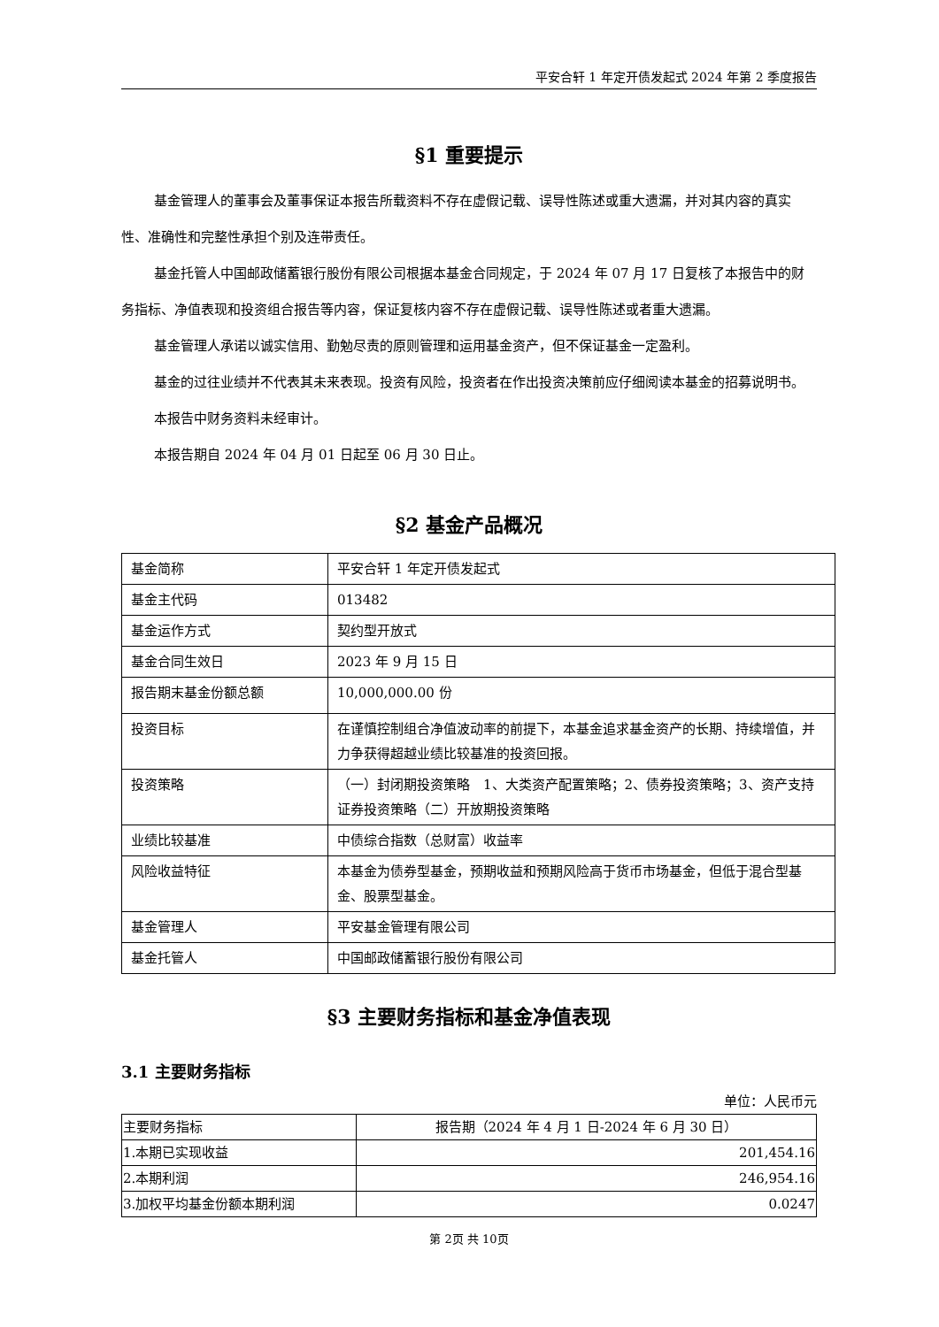平安合轩 1 年定开债发起式 2024 年第 2 季度报告
§1 重要提示
基金管理人的董事会及董事保证本报告所载资料不存在虚假记载、误导性陈述或重大遗漏，并对其内容的真实性、准确性和完整性承担个别及连带责任。
基金托管人中国邮政储蓄银行股份有限公司根据本基金合同规定，于 2024 年 07 月 17 日复核了本报告中的财务指标、净值表现和投资组合报告等内容，保证复核内容不存在虚假记载、误导性陈述或者重大遗漏。
基金管理人承诺以诚实信用、勤勉尽责的原则管理和运用基金资产，但不保证基金一定盈利。
基金的过往业绩并不代表其未来表现。投资有风险，投资者在作出投资决策前应仔细阅读本基金的招募说明书。
本报告中财务资料未经审计。
本报告期自 2024 年 04 月 01 日起至 06 月 30 日止。
§2 基金产品概况
| 基金简称 | 平安合轩 1 年定开债发起式 |
| 基金主代码 | 013482 |
| 基金运作方式 | 契约型开放式 |
| 基金合同生效日 | 2023 年 9 月 15 日 |
| 报告期末基金份额总额 | 10,000,000.00 份 |
| 投资目标 | 在谨慎控制组合净值波动率的前提下，本基金追求基金资产的长期、持续增值，并力争获得超越业绩比较基准的投资回报。 |
| 投资策略 | （一）封闭期投资策略 1、大类资产配置策略；2、债券投资策略；3、资产支持证券投资策略（二）开放期投资策略 |
| 业绩比较基准 | 中债综合指数（总财富）收益率 |
| 风险收益特征 | 本基金为债券型基金，预期收益和预期风险高于货币市场基金，但低于混合型基金、股票型基金。 |
| 基金管理人 | 平安基金管理有限公司 |
| 基金托管人 | 中国邮政储蓄银行股份有限公司 |
§3 主要财务指标和基金净值表现
3.1 主要财务指标
单位：人民币元
| 主要财务指标 | 报告期（2024 年 4 月 1 日-2024 年 6 月 30 日） |
| --- | --- |
| 1.本期已实现收益 | 201,454.16 |
| 2.本期利润 | 246,954.16 |
| 3.加权平均基金份额本期利润 | 0.0247 |
第 2页 共 10页